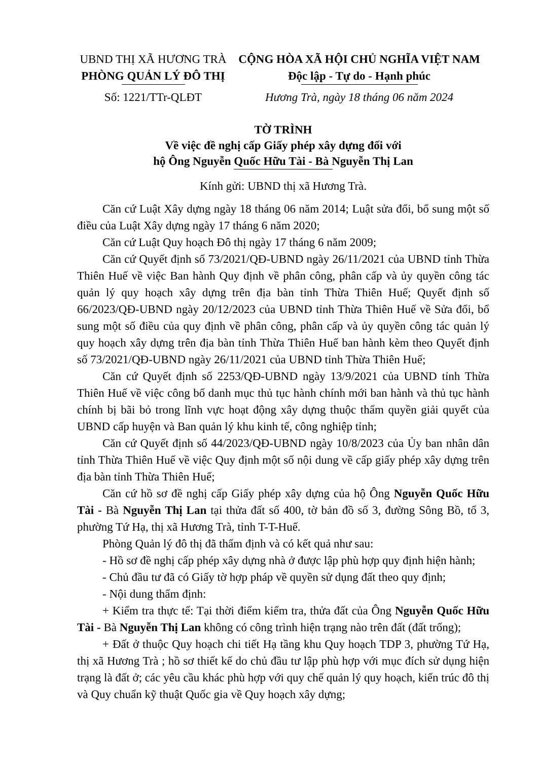UBND THỊ XÃ HƯƠNG TRÀ
PHÒNG QUẢN LÝ ĐÔ THỊ
Số: 1221/TTr-QLĐT
CỘNG HÒA XÃ HỘI CHỦ NGHĨA VIỆT NAM
Độc lập - Tự do - Hạnh phúc
Hương Trà, ngày 18 tháng 06 năm 2024
TỜ TRÌNH
Về việc đề nghị cấp Giấy phép xây dựng đối với
hộ Ông Nguyễn Quốc Hữu Tài - Bà Nguyễn Thị Lan
Kính gửi: UBND thị xã Hương Trà.
Căn cứ Luật Xây dựng ngày 18 tháng 06 năm 2014; Luật sửa đổi, bổ sung một số điều của Luật Xây dựng ngày 17 tháng 6 năm 2020;
Căn cứ Luật Quy hoạch Đô thị ngày 17 tháng 6 năm 2009;
Căn cứ Quyết định số 73/2021/QĐ-UBND ngày 26/11/2021 của UBND tỉnh Thừa Thiên Huế về việc Ban hành Quy định về phân công, phân cấp và ủy quyền công tác quản lý quy hoạch xây dựng trên địa bàn tỉnh Thừa Thiên Huế; Quyết định số 66/2023/QĐ-UBND ngày 20/12/2023 của UBND tỉnh Thừa Thiên Huế về Sửa đổi, bổ sung một số điều của quy định về phân công, phân cấp và ủy quyền công tác quản lý quy hoạch xây dựng trên địa bàn tỉnh Thừa Thiên Huế ban hành kèm theo Quyết định số 73/2021/QĐ-UBND ngày 26/11/2021 của UBND tỉnh Thừa Thiên Huế;
Căn cứ Quyết định số 2253/QĐ-UBND ngày 13/9/2021 của UBND tỉnh Thừa Thiên Huế về việc công bố danh mục thủ tục hành chính mới ban hành và thủ tục hành chính bị bãi bỏ trong lĩnh vực hoạt động xây dựng thuộc thẩm quyền giải quyết của UBND cấp huyện và Ban quản lý khu kinh tế, công nghiệp tỉnh;
Căn cứ Quyết định số 44/2023/QĐ-UBND ngày 10/8/2023 của Ủy ban nhân dân tỉnh Thừa Thiên Huế về việc Quy định một số nội dung về cấp giấy phép xây dựng trên địa bàn tỉnh Thừa Thiên Huế;
Căn cứ hồ sơ đề nghị cấp Giấy phép xây dựng của hộ Ông Nguyễn Quốc Hữu Tài - Bà Nguyễn Thị Lan tại thửa đất số 400, tờ bản đồ số 3, đường Sông Bồ, tổ 3, phường Tứ Hạ, thị xã Hương Trà, tỉnh T-T-Huế.
Phòng Quản lý đô thị đã thẩm định và có kết quả như sau:
- Hồ sơ đề nghị cấp phép xây dựng nhà ở được lập phù hợp quy định hiện hành;
- Chủ đầu tư đã có Giấy tờ hợp pháp về quyền sử dụng đất theo quy định;
- Nội dung thẩm định:
+ Kiểm tra thực tế: Tại thời điểm kiểm tra, thửa đất của Ông Nguyễn Quốc Hữu Tài - Bà Nguyễn Thị Lan không có công trình hiện trạng nào trên đất (đất trống);
+ Đất ở thuộc Quy hoạch chi tiết Hạ tầng khu Quy hoạch TDP 3, phường Tứ Hạ, thị xã Hương Trà ; hồ sơ thiết kế do chủ đầu tư lập phù hợp với mục đích sử dụng hiện trạng là đất ở; các yêu cầu khác phù hợp với quy chế quản lý quy hoạch, kiến trúc đô thị và Quy chuẩn kỹ thuật Quốc gia về Quy hoạch xây dựng;